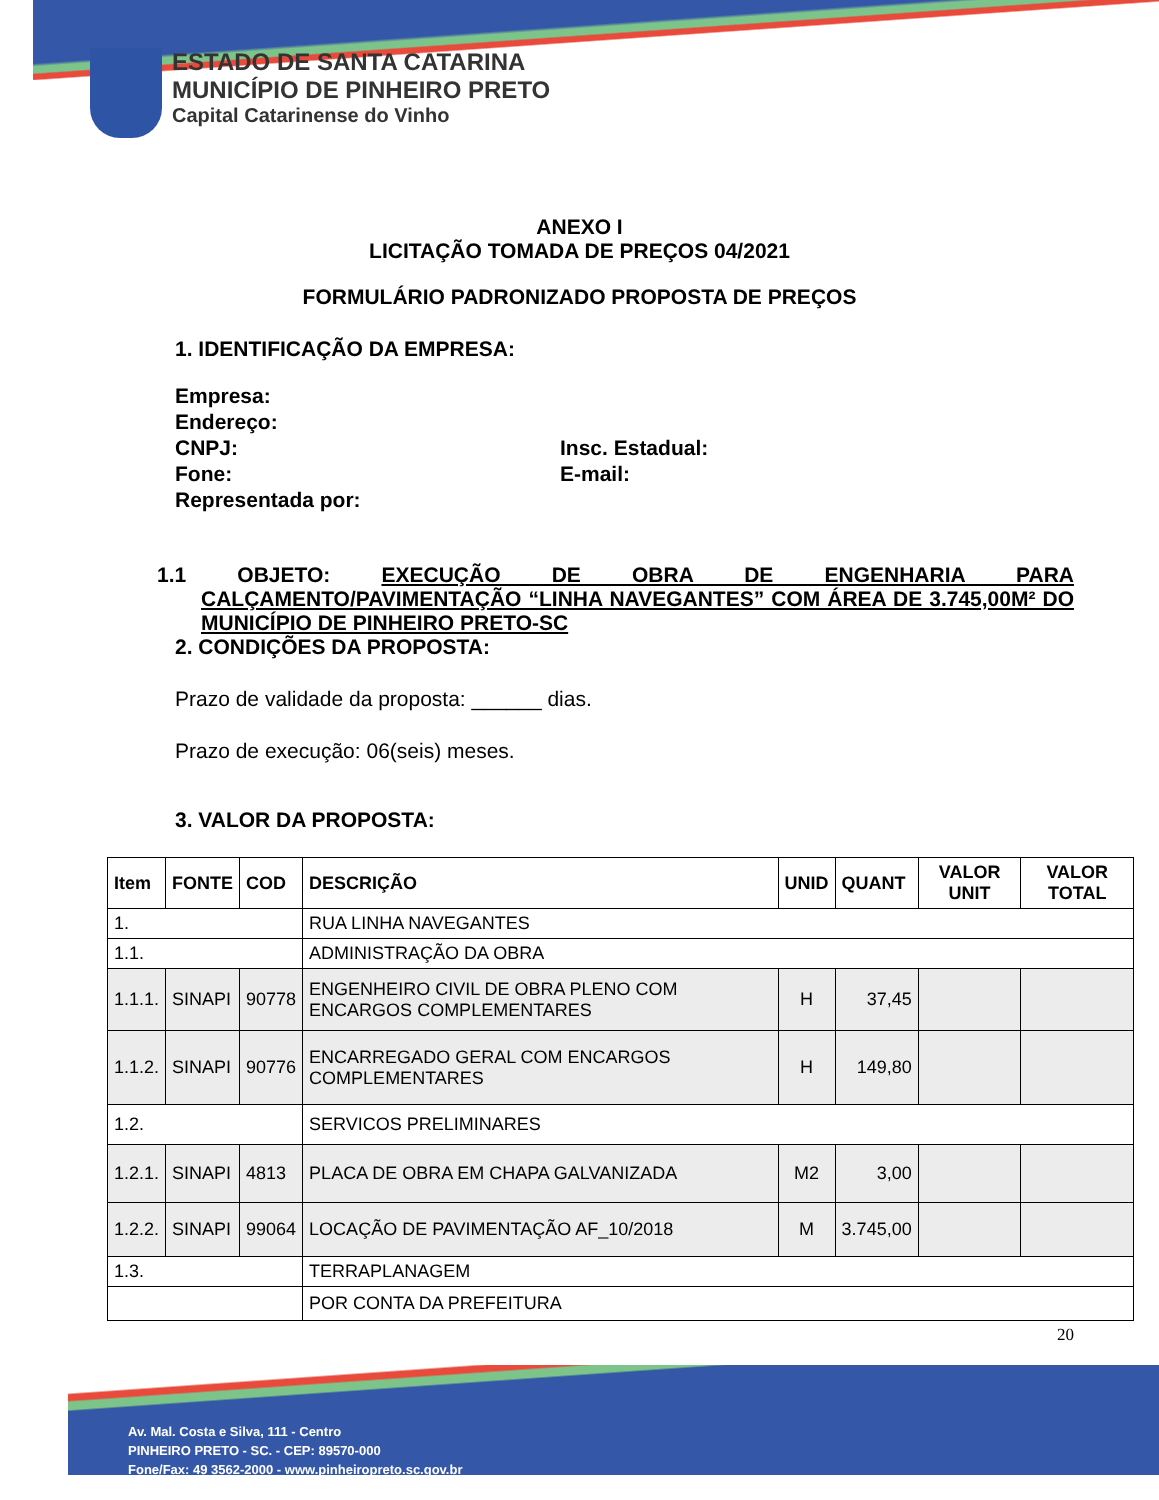ESTADO DE SANTA CATARINA
MUNICÍPIO DE PINHEIRO PRETO
Capital Catarinense do Vinho
ANEXO I
LICITAÇÃO TOMADA DE PREÇOS 04/2021
FORMULÁRIO PADRONIZADO PROPOSTA DE PREÇOS
1. IDENTIFICAÇÃO DA EMPRESA:
Empresa:
Endereço:
CNPJ: Insc. Estadual:
Fone: E-mail:
Representada por:
1.1 OBJETO: EXECUÇÃO DE OBRA DE ENGENHARIA PARA CALÇAMENTO/PAVIMENTAÇÃO “LINHA NAVEGANTES” COM ÁREA DE 3.745,00M² DO MUNICÍPIO DE PINHEIRO PRETO-SC
2. CONDIÇÕES DA PROPOSTA:
Prazo de validade da proposta: ______ dias.
Prazo de execução: 06(seis) meses.
3. VALOR DA PROPOSTA:
| Item | FONTE | COD | DESCRIÇÃO | UNID | QUANT | VALOR UNIT | VALOR TOTAL |
| --- | --- | --- | --- | --- | --- | --- | --- |
| 1. | | | RUA LINHA NAVEGANTES | | | | |
| 1.1. | | | ADMINISTRAÇÃO DA OBRA | | | | |
| 1.1.1. | SINAPI | 90778 | ENGENHEIRO CIVIL DE OBRA PLENO COM ENCARGOS COMPLEMENTARES | H | 37,45 | | |
| 1.1.2. | SINAPI | 90776 | ENCARREGADO GERAL COM ENCARGOS COMPLEMENTARES | H | 149,80 | | |
| 1.2. | | | SERVICOS PRELIMINARES | | | | |
| 1.2.1. | SINAPI | 4813 | PLACA DE OBRA EM CHAPA GALVANIZADA | M2 | 3,00 | | |
| 1.2.2. | SINAPI | 99064 | LOCAÇÃO DE PAVIMENTAÇÃO AF_10/2018 | M | 3.745,00 | | |
| 1.3. | | | TERRAPLANAGEM | | | | |
| | | | POR CONTA DA PREFEITURA | | | | |
20
Av. Mal. Costa e Silva, 111 - Centro
PINHEIRO PRETO - SC. - CEP: 89570-000
Fone/Fax: 49 3562-2000 - www.pinheiropreto.sc.gov.br